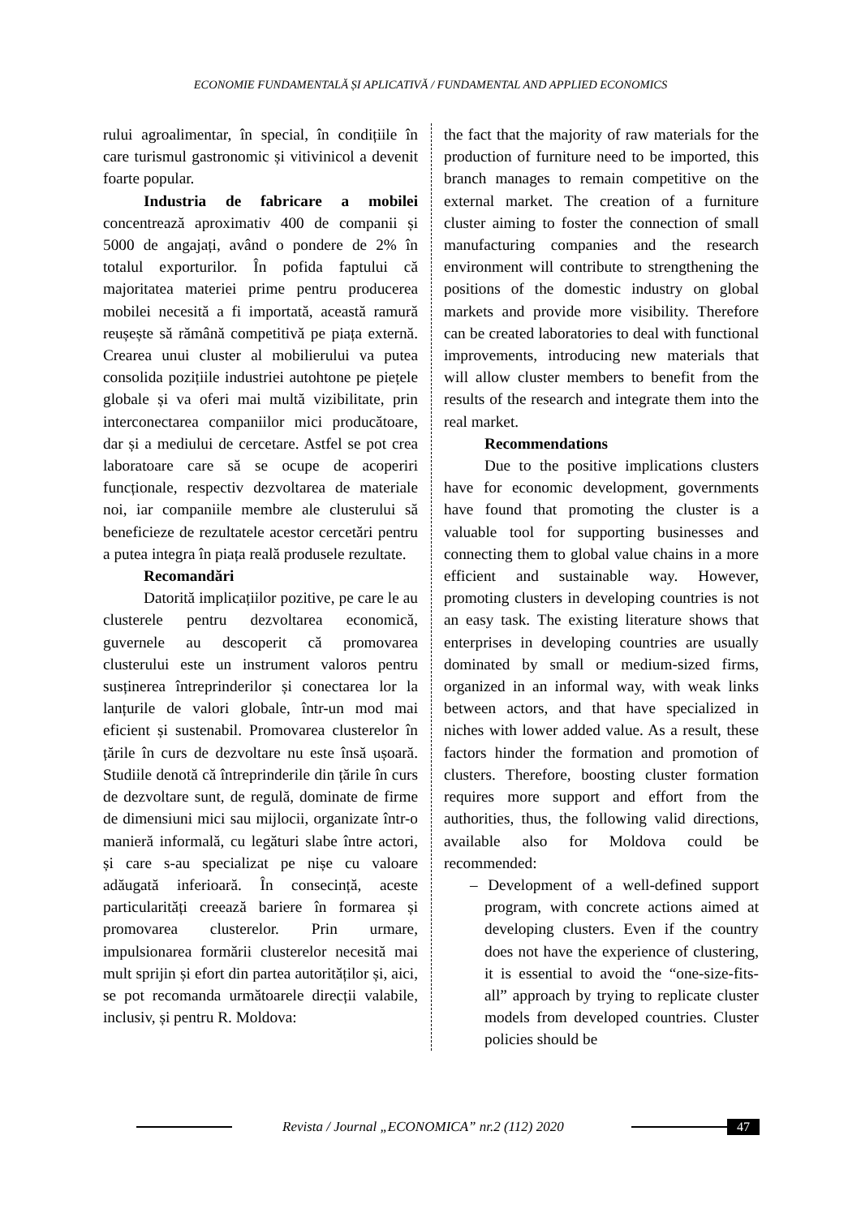ECONOMIE FUNDAMENTALĂ ȘI APLICATIVĂ / FUNDAMENTAL AND APPLIED ECONOMICS
rului agroalimentar, în special, în condițiile în care turismul gastronomic și vitivinicol a devenit foarte popular.
Industria de fabricare a mobilei concentrează aproximativ 400 de companii și 5000 de angajați, având o pondere de 2% în totalul exporturilor. În pofida faptului că majoritatea materiei prime pentru producerea mobilei necesită a fi importată, această ramură reușește să rămână competitivă pe piața externă. Crearea unui cluster al mobilierului va putea consolida pozițiile industriei autohtone pe piețele globale și va oferi mai multă vizibilitate, prin interconectarea companiilor mici producătoare, dar și a mediului de cercetare. Astfel se pot crea laboratoare care să se ocupe de acoperiri funcționale, respectiv dezvoltarea de materiale noi, iar companiile membre ale clusterului să beneficieze de rezultatele acestor cercetări pentru a putea integra în piața reală produsele rezultate.
Recomandări
Datorită implicațiilor pozitive, pe care le au clusterele pentru dezvoltarea economică, guvernele au descoperit că promovarea clusterului este un instrument valoros pentru susținerea întreprinderilor și conectarea lor la lanțurile de valori globale, într-un mod mai eficient și sustenabil. Promovarea clusterelor în țările în curs de dezvoltare nu este însă ușoară. Studiile denotă că întreprinderile din țările în curs de dezvoltare sunt, de regulă, dominate de firme de dimensiuni mici sau mijlocii, organizate într-o manieră informală, cu legături slabe între actori, și care s-au specializat pe nișe cu valoare adăugată inferioară. În consecință, aceste particularități creează bariere în formarea și promovarea clusterelor. Prin urmare, impulsionarea formării clusterelor necesită mai mult sprijin și efort din partea autorităților și, aici, se pot recomanda următoarele direcții valabile, inclusiv, și pentru R. Moldova:
the fact that the majority of raw materials for the production of furniture need to be imported, this branch manages to remain competitive on the external market. The creation of a furniture cluster aiming to foster the connection of small manufacturing companies and the research environment will contribute to strengthening the positions of the domestic industry on global markets and provide more visibility. Therefore can be created laboratories to deal with functional improvements, introducing new materials that will allow cluster members to benefit from the results of the research and integrate them into the real market.
Recommendations
Due to the positive implications clusters have for economic development, governments have found that promoting the cluster is a valuable tool for supporting businesses and connecting them to global value chains in a more efficient and sustainable way. However, promoting clusters in developing countries is not an easy task. The existing literature shows that enterprises in developing countries are usually dominated by small or medium-sized firms, organized in an informal way, with weak links between actors, and that have specialized in niches with lower added value. As a result, these factors hinder the formation and promotion of clusters. Therefore, boosting cluster formation requires more support and effort from the authorities, thus, the following valid directions, available also for Moldova could be recommended:
– Development of a well-defined support program, with concrete actions aimed at developing clusters. Even if the country does not have the experience of clustering, it is essential to avoid the “one-size-fits-all” approach by trying to replicate cluster models from developed countries. Cluster policies should be
Revista / Journal „ECONOMICA” nr.2 (112) 2020
47